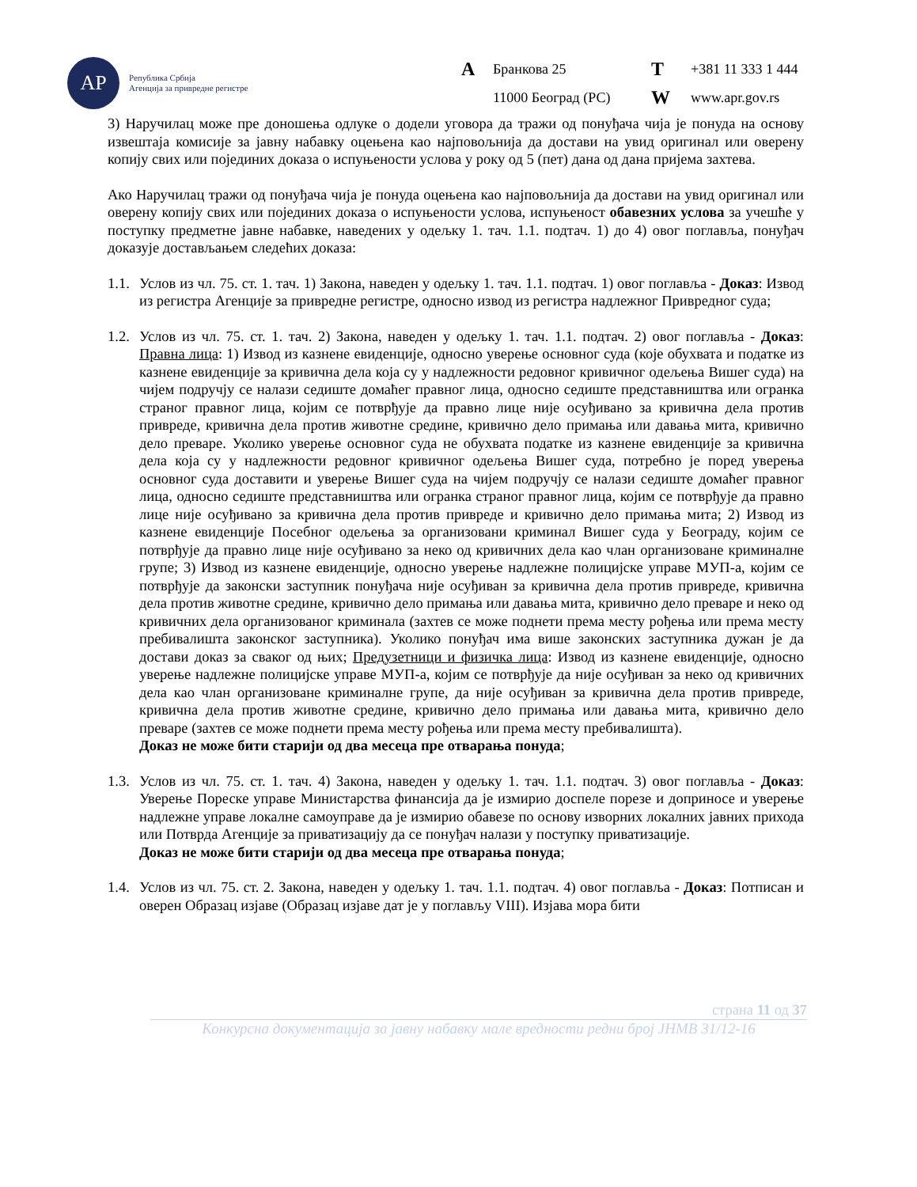АР
Република Србија
Агенција за привредне регистре
A Бранкова 25 T +381 11 333 1 444 11000 Београд (РС) W www.apr.gov.rs
3) Наручилац може пре доношења одлуке о додели уговора да тражи од понуђача чија је понуда на основу извештаја комисије за јавну набавку оцењена као најповољнија да достави на увид оригинал или оверену копију свих или појединих доказа о испуњености услова у року од 5 (пет) дана од дана пријема захтева.
Ако Наручилац тражи од понуђача чија је понуда оцењена као најповољнија да достави на увид оригинал или оверену копију свих или појединих доказа о испуњености услова, испуњеност обавезних услова за учешће у поступку предметне јавне набавке, наведених у одељку 1. тач. 1.1. подтач. 1) до 4) овог поглавља, понуђач доказује достављањем следећих доказа:
1.1.
Услов из чл. 75. ст. 1. тач. 1) Закона, наведен у одељку 1. тач. 1.1. подтач. 1) овог поглавља - Доказ: Извод из регистра Агенције за привредне регистре, односно извод из регистра надлежног Привредног суда;
1.2.
Услов из чл. 75. ст. 1. тач. 2) Закона, наведен у одељку 1. тач. 1.1. подтач. 2) овог поглавља - Доказ: Правна лица: 1) Извод из казнене евиденције, односно уверење основног суда (које обухвата и податке из казнене евиденције за кривична дела која су у надлежности редовног кривичног одељења Вишег суда) на чијем подручју се налази седиште домаћег правног лица, односно седиште представништва или огранка страног правног лица, којим се потврђује да правно лице није осуђивано за кривична дела против привреде, кривична дела против животне средине, кривично дело примања или давања мита, кривично дело преваре. Уколико уверење основног суда не обухвата податке из казнене евиденције за кривична дела која су у надлежности редовног кривичног одељења Вишег суда, потребно је поред уверења основног суда доставити и уверење Вишег суда на чијем подручју се налази седиште домаћег правног лица, односно седиште представништва или огранка страног правног лица, којим се потврђује да правно лице није осуђивано за кривична дела против привреде и кривично дело примања мита; 2) Извод из казнене евиденције Посебног одељења за организовани криминал Вишег суда у Београду, којим се потврђује да правно лице није осуђивано за неко од кривичних дела као члан организоване криминалне групе; 3) Извод из казнене евиденције, односно уверење надлежне полицијске управе МУП-а, којим се потврђује да законски заступник понуђача није осуђиван за кривична дела против привреде, кривична дела против животне средине, кривично дело примања или давања мита, кривично дело преваре и неко од кривичних дела организованог криминала (захтев се може поднети према месту рођења или према месту пребивалишта законског заступника). Уколико понуђач има више законских заступника дужан је да достави доказ за сваког од њих; Предузетници и физичка лица: Извод из казнене евиденције, односно уверење надлежне полицијске управе МУП-а, којим се потврђује да није осуђиван за неко од кривичних дела као члан организоване криминалне групе, да није осуђиван за кривична дела против привреде, кривична дела против животне средине, кривично дело примања или давања мита, кривично дело преваре (захтев се може поднети према месту рођења или према месту пребивалишта).
Доказ не може бити старији од два месеца пре отварања понуда;
1.3.
Услов из чл. 75. ст. 1. тач. 4) Закона, наведен у одељку 1. тач. 1.1. подтач. 3) овог поглавља - Доказ: Уверење Пореске управе Министарства финансија да је измирио доспеле порезе и доприносе и уверење надлежне управе локалне самоуправе да је измирио обавезе по основу изворних локалних јавних прихода или Потврда Агенције за приватизацију да се понуђач налази у поступку приватизације.
Доказ не може бити старији од два месеца пре отварања понуда;
1.4.
Услов из чл. 75. ст. 2. Закона, наведен у одељку 1. тач. 1.1. подтач. 4) овог поглавља - Доказ: Потписан и оверен Образац изјаве (Образац изјаве дат је у поглављу VIII). Изјава мора бити
страна 11 од 37
Конкурсна документација за јавну набавку мале вредности редни број ЈНМВ 31/12-16